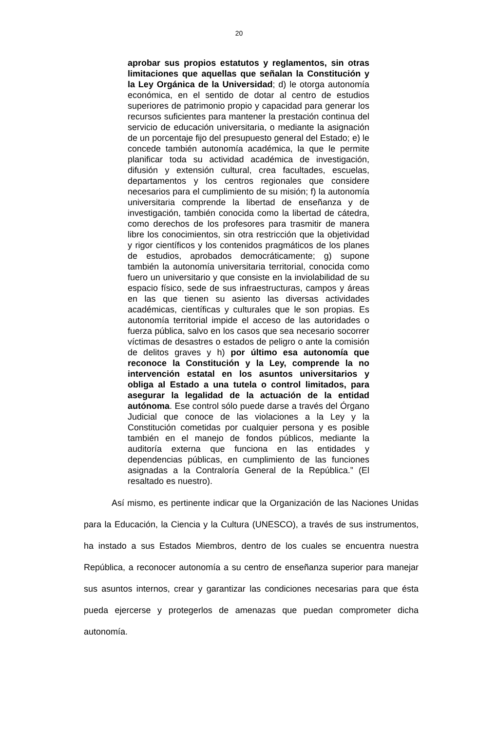20
aprobar sus propios estatutos y reglamentos, sin otras limitaciones que aquellas que señalan la Constitución y la Ley Orgánica de la Universidad; d) le otorga autonomía económica, en el sentido de dotar al centro de estudios superiores de patrimonio propio y capacidad para generar los recursos suficientes para mantener la prestación continua del servicio de educación universitaria, o mediante la asignación de un porcentaje fijo del presupuesto general del Estado; e) le concede también autonomía académica, la que le permite planificar toda su actividad académica de investigación, difusión y extensión cultural, crea facultades, escuelas, departamentos y los centros regionales que considere necesarios para el cumplimiento de su misión; f) la autonomía universitaria comprende la libertad de enseñanza y de investigación, también conocida como la libertad de cátedra, como derechos de los profesores para trasmitir de manera libre los conocimientos, sin otra restricción que la objetividad y rigor científicos y los contenidos pragmáticos de los planes de estudios, aprobados democráticamente; g) supone también la autonomía universitaria territorial, conocida como fuero un universitario y que consiste en la inviolabilidad de su espacio físico, sede de sus infraestructuras, campos y áreas en las que tienen su asiento las diversas actividades académicas, científicas y culturales que le son propias. Es autonomía territorial impide el acceso de las autoridades o fuerza pública, salvo en los casos que sea necesario socorrer víctimas de desastres o estados de peligro o ante la comisión de delitos graves y h) por último esa autonomía que reconoce la Constitución y la Ley, comprende la no intervención estatal en los asuntos universitarios y obliga al Estado a una tutela o control limitados, para asegurar la legalidad de la actuación de la entidad autónoma. Ese control sólo puede darse a través del Órgano Judicial que conoce de las violaciones a la Ley y la Constitución cometidas por cualquier persona y es posible también en el manejo de fondos públicos, mediante la auditoría externa que funciona en las entidades y dependencias públicas, en cumplimiento de las funciones asignadas a la Contraloría General de la República.” (El resaltado es nuestro).
Así mismo, es pertinente indicar que la Organización de las Naciones Unidas para la Educación, la Ciencia y la Cultura (UNESCO), a través de sus instrumentos, ha instado a sus Estados Miembros, dentro de los cuales se encuentra nuestra República, a reconocer autonomía a su centro de enseñanza superior para manejar sus asuntos internos, crear y garantizar las condiciones necesarias para que ésta pueda ejercerse y protegerlos de amenazas que puedan comprometer dicha autonomía.